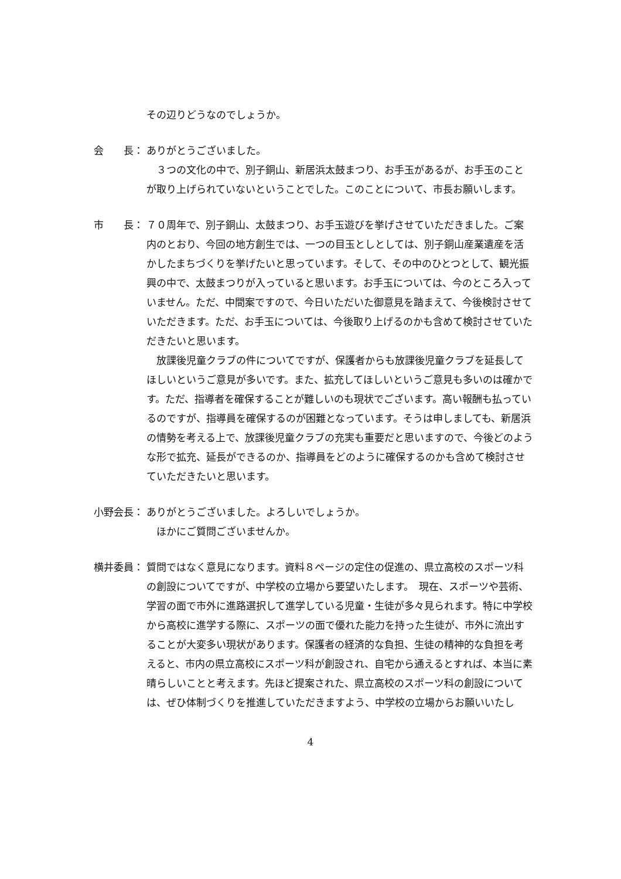その辺りどうなのでしょうか。
会　　長： ありがとうございました。
　３つの文化の中で、別子銅山、新居浜太鼓まつり、お手玉があるが、お手玉のことが取り上げられていないということでした。このことについて、市長お願いします。
市　　長： ７０周年で、別子銅山、太鼓まつり、お手玉遊びを挙げさせていただきました。ご案内のとおり、今回の地方創生では、一つの目玉としとしては、別子銅山産業遺産を活かしたまちづくりを挙げたいと思っています。そして、その中のひとつとして、観光振興の中で、太鼓まつりが入っていると思います。お手玉については、今のところ入っていません。ただ、中間案ですので、今日いただいた御意見を踏まえて、今後検討させていただきます。ただ、お手玉については、今後取り上げるのかも含めて検討させていただきたいと思います。
　放課後児童クラブの件についてですが、保護者からも放課後児童クラブを延長してほしいというご意見が多いです。また、拡充してほしいというご意見も多いのは確かです。ただ、指導者を確保することが難しいのも現状でございます。高い報酬も払っているのですが、指導員を確保するのが困難となっています。そうは申しましても、新居浜の情勢を考える上で、放課後児童クラブの充実も重要だと思いますので、今後どのような形で拡充、延長ができるのか、指導員をどのように確保するのかも含めて検討させていただきたいと思います。
小野会長： ありがとうございました。よろしいでしょうか。
　ほかにご質問ございませんか。
横井委員： 質問ではなく意見になります。資料８ページの定住の促進の、県立高校のスポーツ科の創設についてですが、中学校の立場から要望いたします。　現在、スポーツや芸術、学習の面で市外に進路選択して進学している児童・生徒が多々見られます。特に中学校から高校に進学する際に、スポーツの面で優れた能力を持った生徒が、市外に流出することが大変多い現状があります。保護者の経済的な負担、生徒の精神的な負担を考えると、市内の県立高校にスポーツ科が創設され、自宅から通えるとすれば、本当に素晴らしいことと考えます。先ほど提案された、県立高校のスポーツ科の創設については、ぜひ体制づくりを推進していただきますよう、中学校の立場からお願いいたし
4